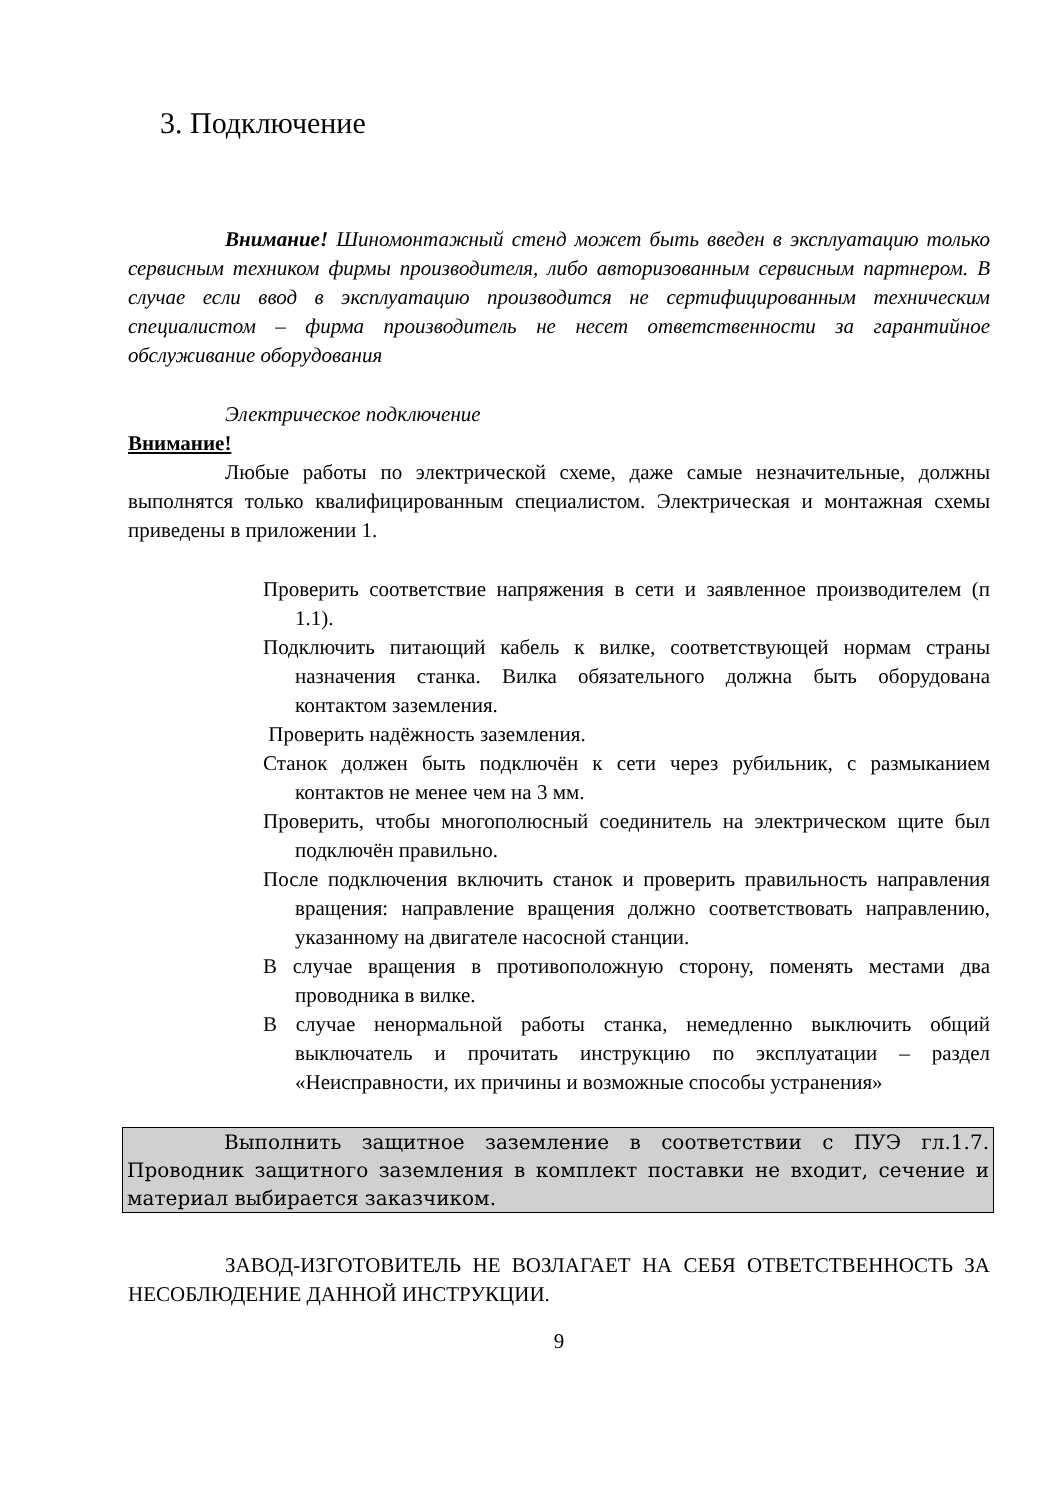3. Подключение
Внимание! Шиномонтажный стенд может быть введен в эксплуатацию только сервисным техником фирмы производителя, либо авторизованным сервисным партнером. В случае если ввод в эксплуатацию производится не сертифицированным техническим специалистом – фирма производитель не несет ответственности за гарантийное обслуживание оборудования
Электрическое подключение
Внимание!
Любые работы по электрической схеме, даже самые незначительные, должны выполнятся только квалифицированным специалистом. Электрическая и монтажная схемы приведены в приложении 1.
Проверить соответствие напряжения в сети и заявленное производителем (п 1.1).
Подключить питающий кабель к вилке, соответствующей нормам страны назначения станка. Вилка обязательного должна быть оборудована контактом заземления.
Проверить надёжность заземления.
Станок должен быть подключён к сети через рубильник, с размыканием контактов не менее чем на 3 мм.
Проверить, чтобы многополюсный соединитель на электрическом щите был подключён правильно.
После подключения включить станок и проверить правильность направления вращения: направление вращения должно соответствовать направлению, указанному на двигателе насосной станции.
В случае вращения в противоположную сторону, поменять местами два проводника в вилке.
В случае ненормальной работы станка, немедленно выключить общий выключатель и прочитать инструкцию по эксплуатации – раздел «Неисправности, их причины и возможные способы устранения»
Выполнить защитное заземление в соответствии с ПУЭ гл.1.7. Проводник защитного заземления в комплект поставки не входит, сечение и материал выбирается заказчиком.
ЗАВОД-ИЗГОТОВИТЕЛЬ НЕ ВОЗЛАГАЕТ НА СЕБЯ ОТВЕТСТВЕННОСТЬ ЗА НЕСОБЛЮДЕНИЕ ДАННОЙ ИНСТРУКЦИИ.
9